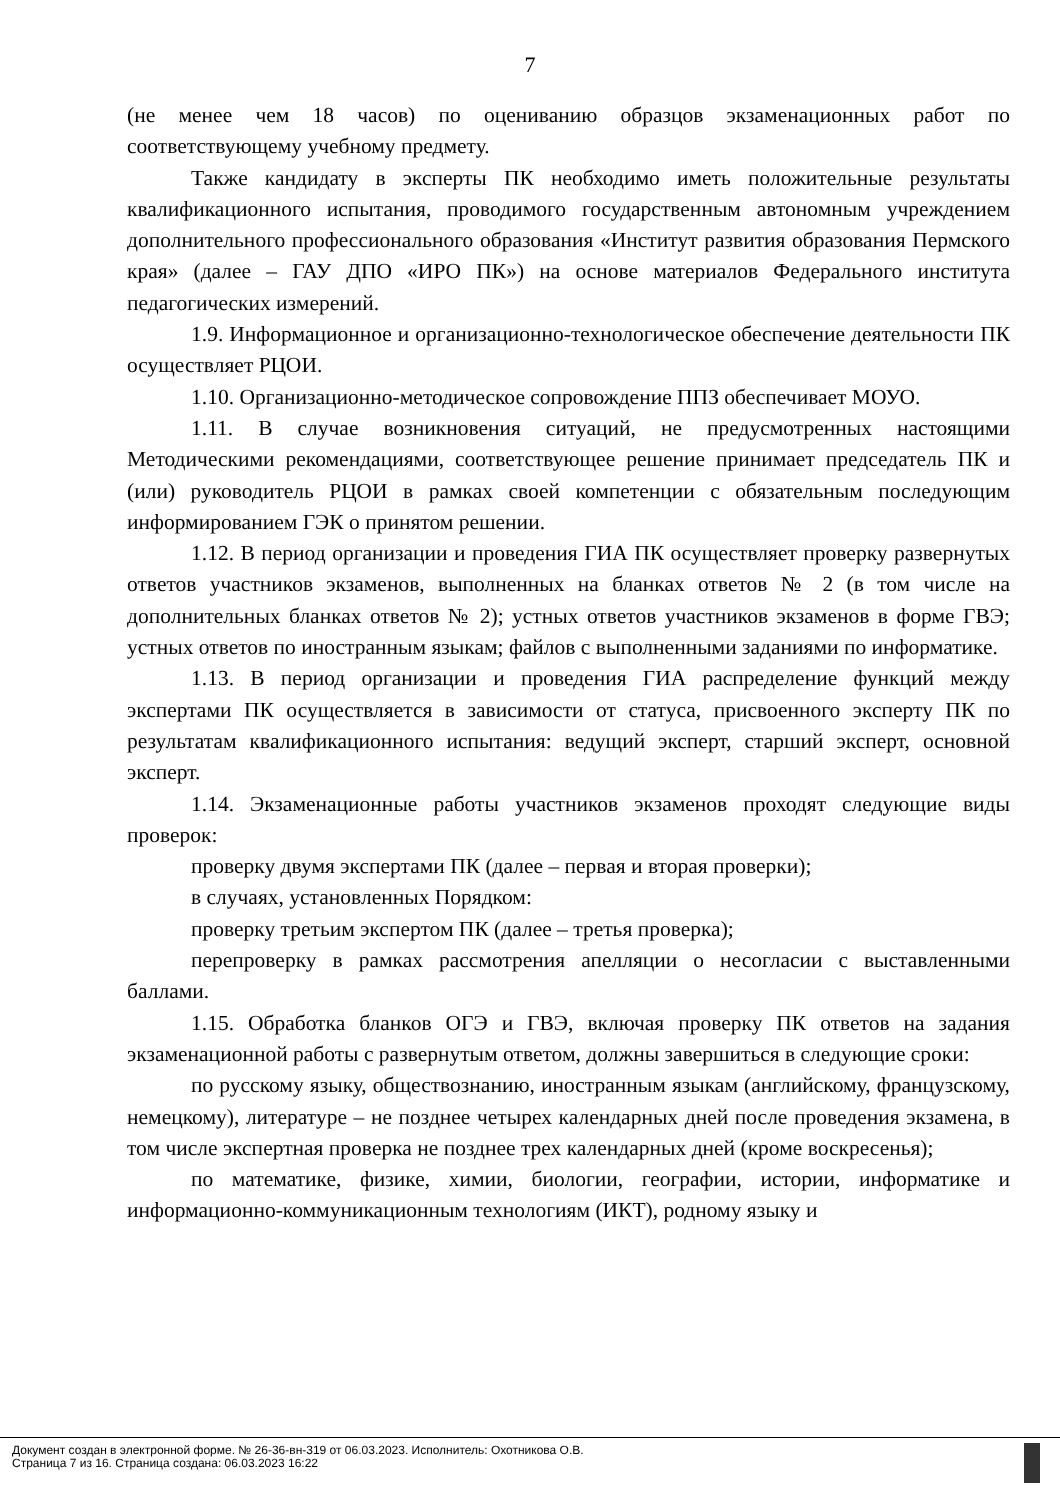7
(не менее чем 18 часов) по оцениванию образцов экзаменационных работ по соответствующему учебному предмету.
Также кандидату в эксперты ПК необходимо иметь положительные результаты квалификационного испытания, проводимого государственным автономным учреждением дополнительного профессионального образования «Институт развития образования Пермского края» (далее – ГАУ ДПО «ИРО ПК») на основе материалов Федерального института педагогических измерений.
1.9. Информационное и организационно-технологическое обеспечение деятельности ПК осуществляет РЦОИ.
1.10. Организационно-методическое сопровождение ППЗ обеспечивает МОУО.
1.11. В случае возникновения ситуаций, не предусмотренных настоящими Методическими рекомендациями, соответствующее решение принимает председатель ПК и (или) руководитель РЦОИ в рамках своей компетенции с обязательным последующим информированием ГЭК о принятом решении.
1.12. В период организации и проведения ГИА ПК осуществляет проверку развернутых ответов участников экзаменов, выполненных на бланках ответов № 2 (в том числе на дополнительных бланках ответов № 2); устных ответов участников экзаменов в форме ГВЭ; устных ответов по иностранным языкам; файлов с выполненными заданиями по информатике.
1.13. В период организации и проведения ГИА распределение функций между экспертами ПК осуществляется в зависимости от статуса, присвоенного эксперту ПК по результатам квалификационного испытания: ведущий эксперт, старший эксперт, основной эксперт.
1.14. Экзаменационные работы участников экзаменов проходят следующие виды проверок:
проверку двумя экспертами ПК (далее – первая и вторая проверки);
в случаях, установленных Порядком:
проверку третьим экспертом ПК (далее – третья проверка);
перепроверку в рамках рассмотрения апелляции о несогласии с выставленными баллами.
1.15. Обработка бланков ОГЭ и ГВЭ, включая проверку ПК ответов на задания экзаменационной работы с развернутым ответом, должны завершиться в следующие сроки:
по русскому языку, обществознанию, иностранным языкам (английскому, французскому, немецкому), литературе – не позднее четырех календарных дней после проведения экзамена, в том числе экспертная проверка не позднее трех календарных дней (кроме воскресенья);
по математике, физике, химии, биологии, географии, истории, информатике и информационно-коммуникационным технологиям (ИКТ), родному языку и
Документ создан в электронной форме. № 26-36-вн-319 от 06.03.2023. Исполнитель: Охотникова О.В.
Страница 7 из 16. Страница создана: 06.03.2023 16:22